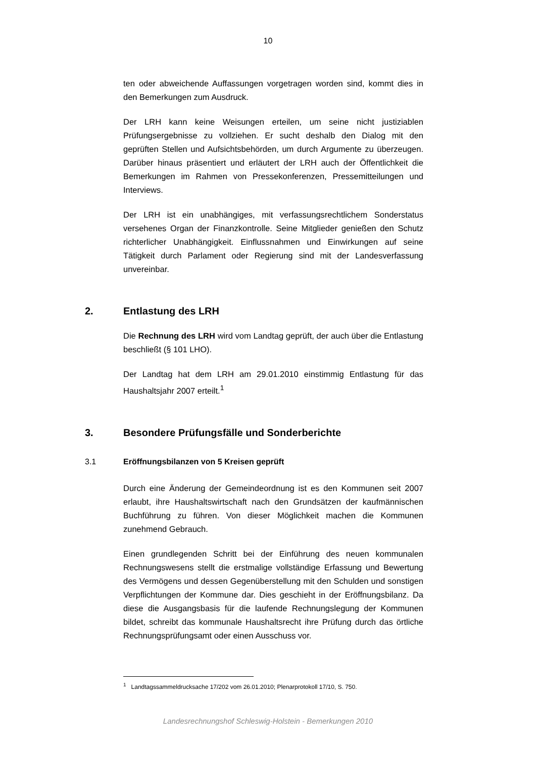10
ten oder abweichende Auffassungen vorgetragen worden sind, kommt dies in den Bemerkungen zum Ausdruck.
Der LRH kann keine Weisungen erteilen, um seine nicht justiziablen Prüfungsergebnisse zu vollziehen. Er sucht deshalb den Dialog mit den geprüften Stellen und Aufsichtsbehörden, um durch Argumente zu überzeugen. Darüber hinaus präsentiert und erläutert der LRH auch der Öffentlichkeit die Bemerkungen im Rahmen von Pressekonferenzen, Pressemitteilungen und Interviews.
Der LRH ist ein unabhängiges, mit verfassungsrechtlichem Sonderstatus versehenes Organ der Finanzkontrolle. Seine Mitglieder genießen den Schutz richterlicher Unabhängigkeit. Einflussnahmen und Einwirkungen auf seine Tätigkeit durch Parlament oder Regierung sind mit der Landesverfassung unvereinbar.
2. Entlastung des LRH
Die Rechnung des LRH wird vom Landtag geprüft, der auch über die Entlastung beschließt (§ 101 LHO).
Der Landtag hat dem LRH am 29.01.2010 einstimmig Entlastung für das Haushaltsjahr 2007 erteilt.<sup>1</sup>
3. Besondere Prüfungsfälle und Sonderberichte
3.1 Eröffnungsbilanzen von 5 Kreisen geprüft
Durch eine Änderung der Gemeindeordnung ist es den Kommunen seit 2007 erlaubt, ihre Haushaltswirtschaft nach den Grundsätzen der kaufmännischen Buchführung zu führen. Von dieser Möglichkeit machen die Kommunen zunehmend Gebrauch.
Einen grundlegenden Schritt bei der Einführung des neuen kommunalen Rechnungswesens stellt die erstmalige vollständige Erfassung und Bewertung des Vermögens und dessen Gegenüberstellung mit den Schulden und sonstigen Verpflichtungen der Kommune dar. Dies geschieht in der Eröffnungsbilanz. Da diese die Ausgangsbasis für die laufende Rechnungslegung der Kommunen bildet, schreibt das kommunale Haushaltsrecht ihre Prüfung durch das örtliche Rechnungsprüfungsamt oder einen Ausschuss vor.
<sup>1</sup> Landtagssammeldrucksache 17/202 vom 26.01.2010; Plenarprotokoll 17/10, S. 750.
Landesrechnungshof Schleswig-Holstein - Bemerkungen 2010